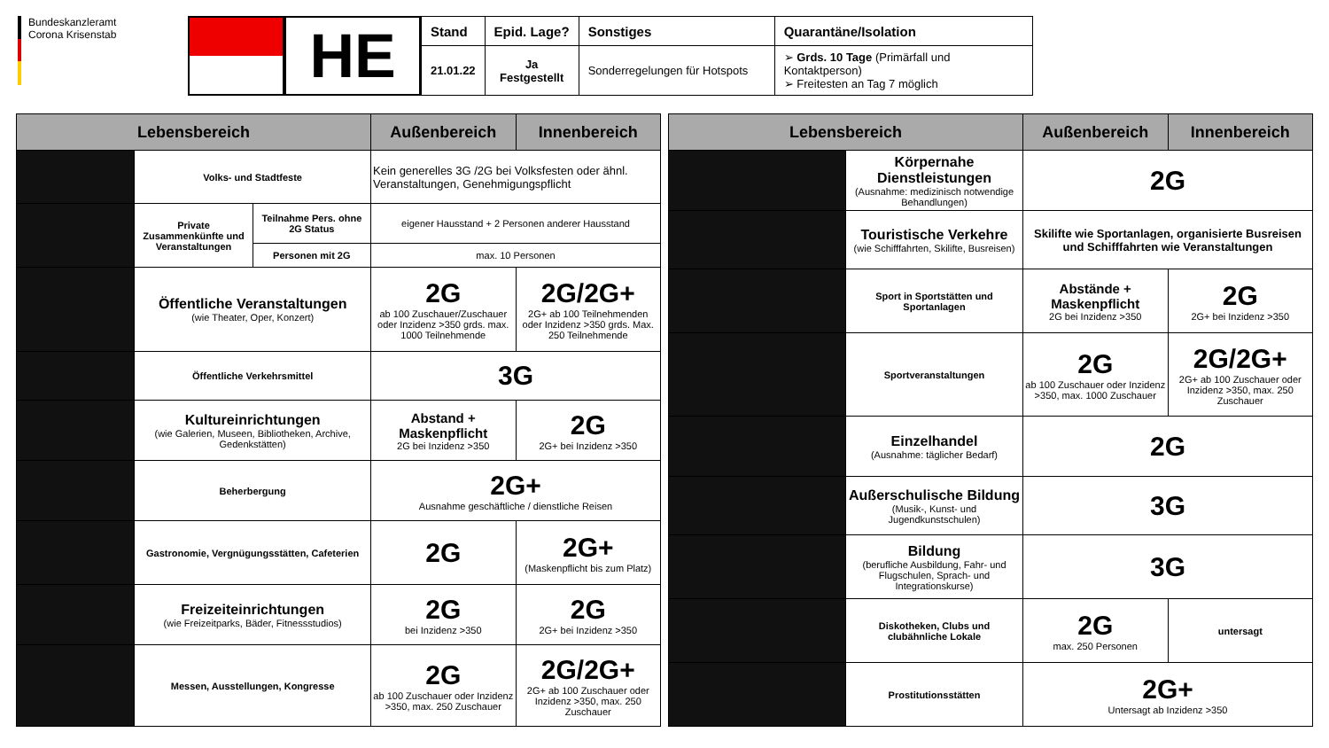Bundeskanzleramt
Corona Krisenstab
HE
| Stand | Epid. Lage? | Sonstiges | Quarantäne/Isolation |
| --- | --- | --- | --- |
| 21.01.22 | Ja Festgestellt | Sonderregelungen für Hotspots | ➢ Grds. 10 Tage (Primärfall und Kontaktperson) ➢ Freitesten an Tag 7 möglich |
| Lebensbereich | | | Außenbereich | Innenbereich |
| --- | --- | --- | --- | --- |
| | Volks- und Stadtfeste | | Kein generelles 3G /2G bei Volksfesten oder ähnl. Veranstaltungen, Genehmigungspflicht | |
| | Private Zusammenkünfte und Veranstaltungen | Teilnahme Pers. ohne 2G Status | eigener Hausstand + 2 Personen anderer Hausstand | |
| | | Personen mit 2G | max. 10 Personen | |
| | Öffentliche Veranstaltungen (wie Theater, Oper, Konzert) | | 2G ab 100 Zuschauer/Zuschauer oder Inzidenz >350 grds. max. 1000 Teilnehmende | 2G/2G+ 2G+ ab 100 Teilnehmenden oder Inzidenz >350 grds. Max. 250 Teilnehmende |
| | Öffentliche Verkehrsmittel | | 3G | |
| | Kultureinrichtungen (wie Galerien, Museen, Bibliotheken, Archive, Gedenkstätten) | | Abstand + Maskenpflicht 2G bei Inzidenz >350 | 2G 2G+ bei Inzidenz >350 |
| | Beherbergung | | 2G+ Ausnahme geschäftliche / dienstliche Reisen | |
| | Gastronomie, Vergnügungsstätten, Cafeterien | | 2G | 2G+ (Maskenpflicht bis zum Platz) |
| | Freizeiteinrichtungen (wie Freizeitparks, Bäder, Fitnessstudios) | | 2G bei Inzidenz >350 | 2G 2G+ bei Inzidenz >350 |
| | Messen, Ausstellungen, Kongresse | | 2G ab 100 Zuschauer oder Inzidenz >350, max. 250 Zuschauer | 2G/2G+ 2G+ ab 100 Zuschauer oder Inzidenz >350, max. 250 Zuschauer |
| Lebensbereich | | Außenbereich | Innenbereich |
| --- | --- | --- | --- |
| | Körpernahe Dienstleistungen (Ausnahme: medizinisch notwendige Behandlungen) | 2G | |
| | Touristische Verkehre (wie Schifffahrten, Skilifte, Busreisen) | Skilifte wie Sportanlagen, organisierte Busreisen und Schifffahrten wie Veranstaltungen | |
| | Sport in Sportstätten und Sportanlagen | Abstände + Maskenpflicht 2G bei Inzidenz >350 | 2G 2G+ bei Inzidenz >350 |
| | Sportveranstaltungen | 2G ab 100 Zuschauer oder Inzidenz >350, max. 1000 Zuschauer | 2G/2G+ 2G+ ab 100 Zuschauer oder Inzidenz >350, max. 250 Zuschauer |
| | Einzelhandel (Ausnahme: täglicher Bedarf) | 2G | |
| | Außerschulische Bildung (Musik-, Kunst- und Jugendkunstschulen) | 3G | |
| | Bildung (berufliche Ausbildung, Fahr- und Flugschulen, Sprach- und Integrationskurse) | 3G | |
| | Diskotheken, Clubs und clubähnliche Lokale | 2G max. 250 Personen | untersagt |
| | Prostitutionsstätten | 2G+ Untersagt ab Inzidenz >350 | |